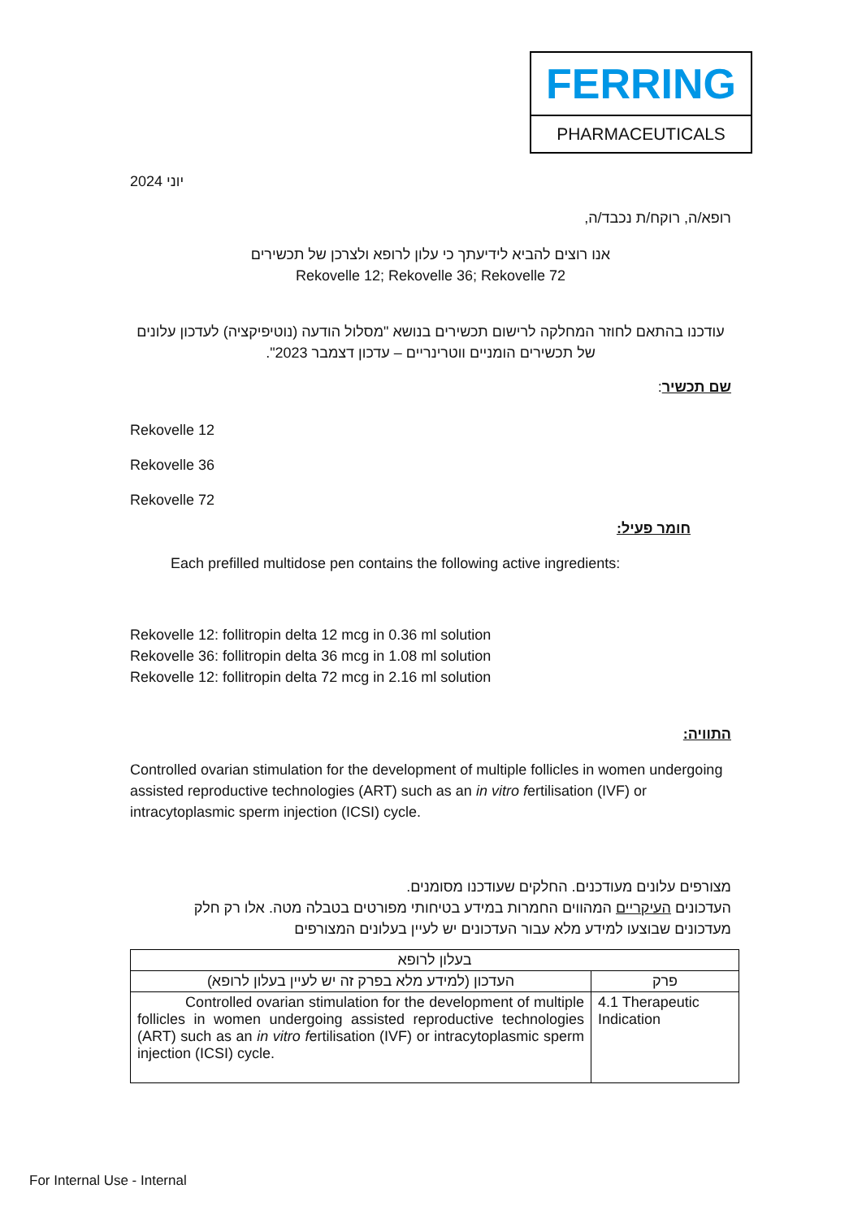FERRING
PHARMACEUTICALS
יוני 2024
רופא/ה, רוקח/ת נכבד/ה,
אנו רוצים להביא לידיעתך כי עלון לרופא ולצרכן של תכשירים
Rekovelle 12; Rekovelle 36; Rekovelle 72
עודכנו בהתאם לחוזר המחלקה לרישום תכשירים בנושא "מסלול הודעה (נוטיפיקציה) לעדכון עלונים
של תכשירים הומניים ווטרינריים – עדכון דצמבר 2023".
שם תכשיר:
Rekovelle 12
Rekovelle 36
Rekovelle 72
חומר פעיל:
Each prefilled multidose pen contains the following active ingredients:
Rekovelle 12: follitropin delta 12 mcg in 0.36 ml solution
Rekovelle 36: follitropin delta 36 mcg in 1.08 ml solution
Rekovelle 12: follitropin delta 72 mcg in 2.16 ml solution
התוויה:
Controlled ovarian stimulation for the development of multiple follicles in women undergoing assisted reproductive technologies (ART) such as an in vitro fertilisation (IVF) or intracytoplasmic sperm injection (ICSI) cycle.
מצורפים עלונים מעודכנים. החלקים שעודכנו מסומנים.
העדכונים העיקריים המהווים החמרות במידע בטיחותי מפורטים בטבלה מטה. אלו רק חלק
מעדכונים שבוצעו למידע מלא עבור העדכונים יש לעיין בעלונים המצורפים
| בעלון לרופא | |
| --- | --- |
| פרק | העדכון (למידע מלא בפרק זה יש לעיין בעלון לרופא) |
| 4.1 Therapeutic Indication | Controlled ovarian stimulation for the development of multiple follicles in women undergoing assisted reproductive technologies (ART) such as an in vitro f ertilisation (IVF) or intracytoplasmic sperm injection (ICSI) cycle. |
For Internal Use - Internal